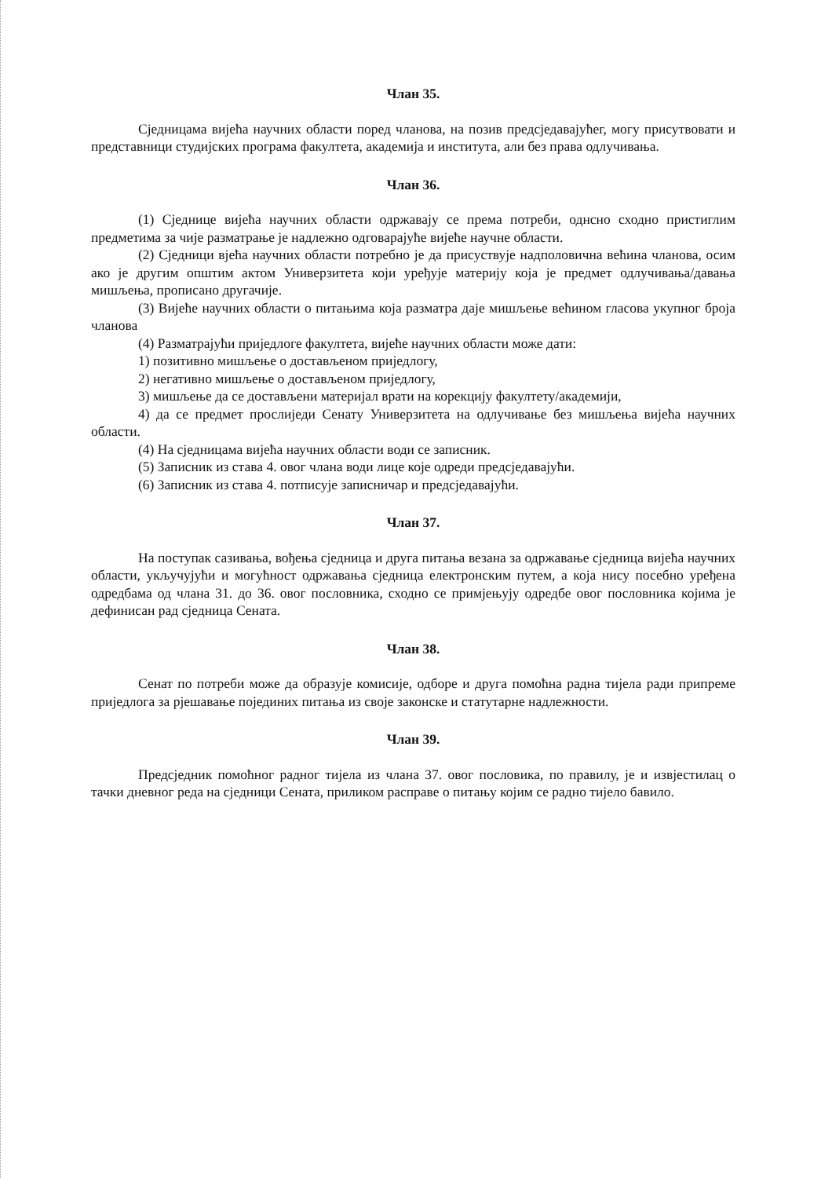Члан 35.
Сједницама вијећа научних области поред чланова, на позив предсједавајућег, могу присутвовати и представници студијских програма факултета, академија и института, али без права одлучивања.
Члан 36.
(1) Сједнице вијећа научних области одржавају се према потреби, однсно сходно пристиглим предметима за чије разматрање је надлежно одговарајуће вијеће научне области.
(2) Сједници вјећа научних области потребно је да присуствује надполовична већина чланова, осим ако је другим општим актом Универзитета који уређује материју која је предмет одлучивања/давања мишљења, прописано другачије.
(3) Вијеће научних области о питањима која разматра даје мишљење већином гласова укупног броја чланова
(4) Разматрајући приједлоге факултета, вијеће научних области може дати:
1) позитивно мишљење о достављеном приједлогу,
2) негативно мишљење о достављеном приједлогу,
3) мишљење да се достављени материјал врати на корекцију факултету/академији,
4) да се предмет прослиједи Сенату Универзитета на одлучивање без мишљења вијећа научних области.
(4) На сједницама вијећа научних области води се записник.
(5) Записник из става 4. овог члана води лице које одреди предсједавајући.
(6) Записник из става 4. потписује записничар и предсједавајући.
Члан 37.
На поступак сазивања, вођења сједница и друга питања везана за одржавање сједница вијећа научних области, укључујући и могућност одржавања сједница електронским путем, а која нису посебно уређена одредбама од члана 31. до 36. овог пословника, сходно се примјењују одредбе овог пословника којима је дефинисан рад сједница Сената.
Члан 38.
Сенат по потреби може да образује комисије, одборе и друга помоћна радна тијела ради припреме приједлога за рјешавање појединих питања из своје законске и статутарне надлежности.
Члан 39.
Предсједник помоћног радног тијела из члана 37. овог пословика, по правилу, је и извјестилац о тачки дневног реда на сједници Сената, приликом расправе о питању којим се радно тијело бавило.